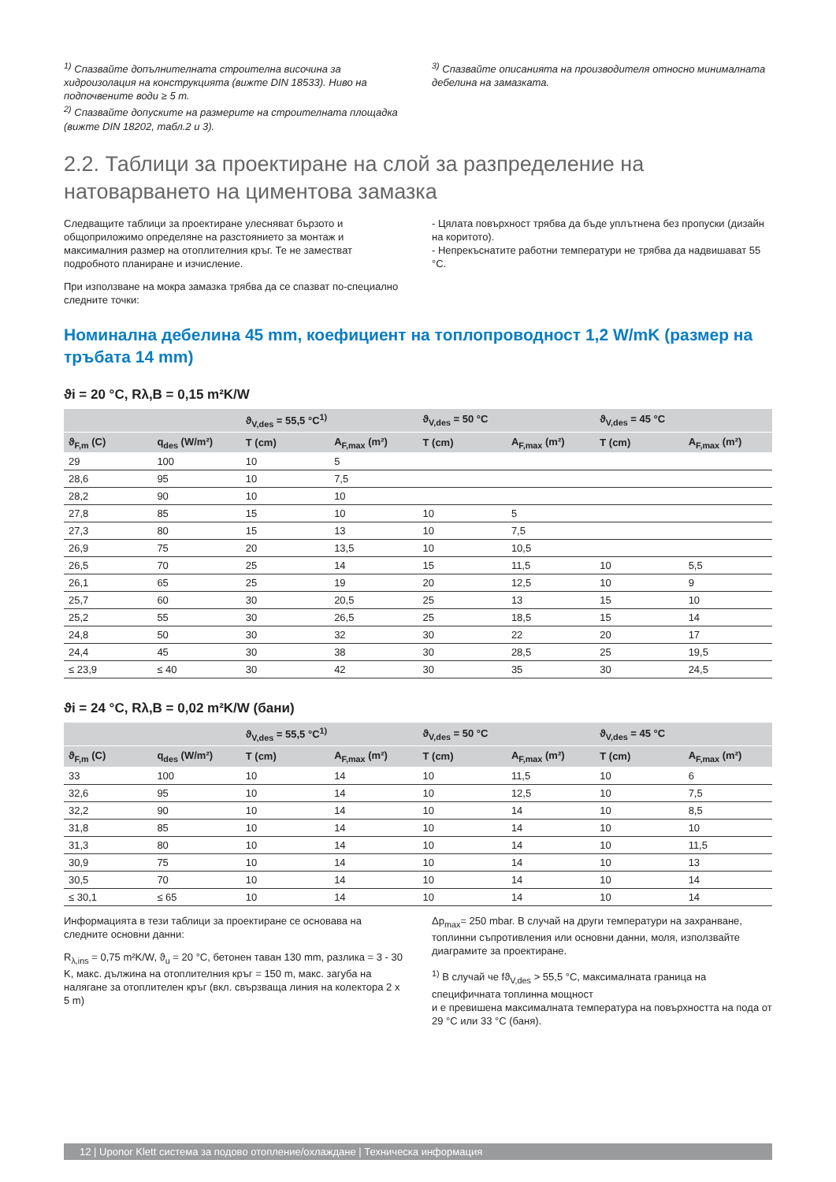<sup>1)</sup> Спазвайте допълнителната строителна височина за хидроизолация на конструкцията (вижте DIN 18533). Ниво на подпочвените води ≥ 5 m.
<sup>2)</sup> Спазвайте допуските на размерите на строителната площадка (вижте DIN 18202, табл.2 и 3).
<sup>3)</sup> Спазвайте описанията на производителя относно минималната дебелина на замазката.
2.2. Таблици за проектиране на слой за разпределение на натоварването на циментова замазка
Следващите таблици за проектиране улесняват бързото и общоприложимо определяне на разстоянието за монтаж и максималния размер на отоплителния кръг. Те не заместват подробното планиране и изчисление.
При използване на мокра замазка трябва да се спазват по-специално следните точки:
- Цялата повърхност трябва да бъде уплътнена без пропуски (дизайн на коритото).
- Непрекъснатите работни температури не трябва да надвишават 55 °C.
Номинална дебелина 45 mm, коефициент на топлопроводност 1,2 W/mK (размер на тръбата 14 mm)
ϑi = 20 °C, Rλ,B = 0,15 m²K/W
| | | ϑ<sub>V,des</sub> = 55,5 °C<sup>1)</sup> | | ϑ<sub>V,des</sub> = 50 °C | | ϑ<sub>V,des</sub> = 45 °C | |
| --- | --- | --- | --- | --- | --- | --- | --- |
| ϑ<sub>F,m</sub> (C) | q<sub>des</sub> (W/m²) | T (cm) | A<sub>F,max</sub> (m²) | T (cm) | A<sub>F,max</sub> (m²) | T (cm) | A<sub>F,max</sub> (m²) |
| 29 | 100 | 10 | 5 | | | | |
| 28,6 | 95 | 10 | 7,5 | | | | |
| 28,2 | 90 | 10 | 10 | | | | |
| 27,8 | 85 | 15 | 10 | 10 | 5 | | |
| 27,3 | 80 | 15 | 13 | 10 | 7,5 | | |
| 26,9 | 75 | 20 | 13,5 | 10 | 10,5 | | |
| 26,5 | 70 | 25 | 14 | 15 | 11,5 | 10 | 5,5 |
| 26,1 | 65 | 25 | 19 | 20 | 12,5 | 10 | 9 |
| 25,7 | 60 | 30 | 20,5 | 25 | 13 | 15 | 10 |
| 25,2 | 55 | 30 | 26,5 | 25 | 18,5 | 15 | 14 |
| 24,8 | 50 | 30 | 32 | 30 | 22 | 20 | 17 |
| 24,4 | 45 | 30 | 38 | 30 | 28,5 | 25 | 19,5 |
| ≤ 23,9 | ≤ 40 | 30 | 42 | 30 | 35 | 30 | 24,5 |
ϑi = 24 °C, Rλ,B = 0,02 m²K/W (бани)
| | | ϑ<sub>V,des</sub> = 55,5 °C<sup>1)</sup> | | ϑ<sub>V,des</sub> = 50 °C | | ϑ<sub>V,des</sub> = 45 °C | |
| --- | --- | --- | --- | --- | --- | --- | --- |
| ϑ<sub>F,m</sub> (C) | q<sub>des</sub> (W/m²) | T (cm) | A<sub>F,max</sub> (m²) | T (cm) | A<sub>F,max</sub> (m²) | T (cm) | A<sub>F,max</sub> (m²) |
| 33 | 100 | 10 | 14 | 10 | 11,5 | 10 | 6 |
| 32,6 | 95 | 10 | 14 | 10 | 12,5 | 10 | 7,5 |
| 32,2 | 90 | 10 | 14 | 10 | 14 | 10 | 8,5 |
| 31,8 | 85 | 10 | 14 | 10 | 14 | 10 | 10 |
| 31,3 | 80 | 10 | 14 | 10 | 14 | 10 | 11,5 |
| 30,9 | 75 | 10 | 14 | 10 | 14 | 10 | 13 |
| 30,5 | 70 | 10 | 14 | 10 | 14 | 10 | 14 |
| ≤ 30,1 | ≤ 65 | 10 | 14 | 10 | 14 | 10 | 14 |
Информацията в тези таблици за проектиране се основава на следните основни данни:
R<sub>λ,ins</sub> = 0,75 m²K/W, ϑ<sub>u</sub> = 20 °C, бетонен таван 130 mm, разлика = 3 - 30 K, макс. дължина на отоплителния кръг = 150 m, макс. загуба на налягане за отоплителен кръг (вкл. свързваща линия на колектора 2 x 5 m)
Δp<sub>max</sub>= 250 mbar. В случай на други температури на захранване, топлинни съпротивления или основни данни, моля, използвайте диаграмите за проектиране.
<sup>1)</sup> В случай че fϑ<sub>V,des</sub> > 55,5 °C, максималната граница на специфичната топлинна мощност
и е превишена максималната температура на повърхността на пода от 29 °C или 33 °C (баня).
12 | Uponor Klett система за подово отопление/охлаждане | Техническа информация